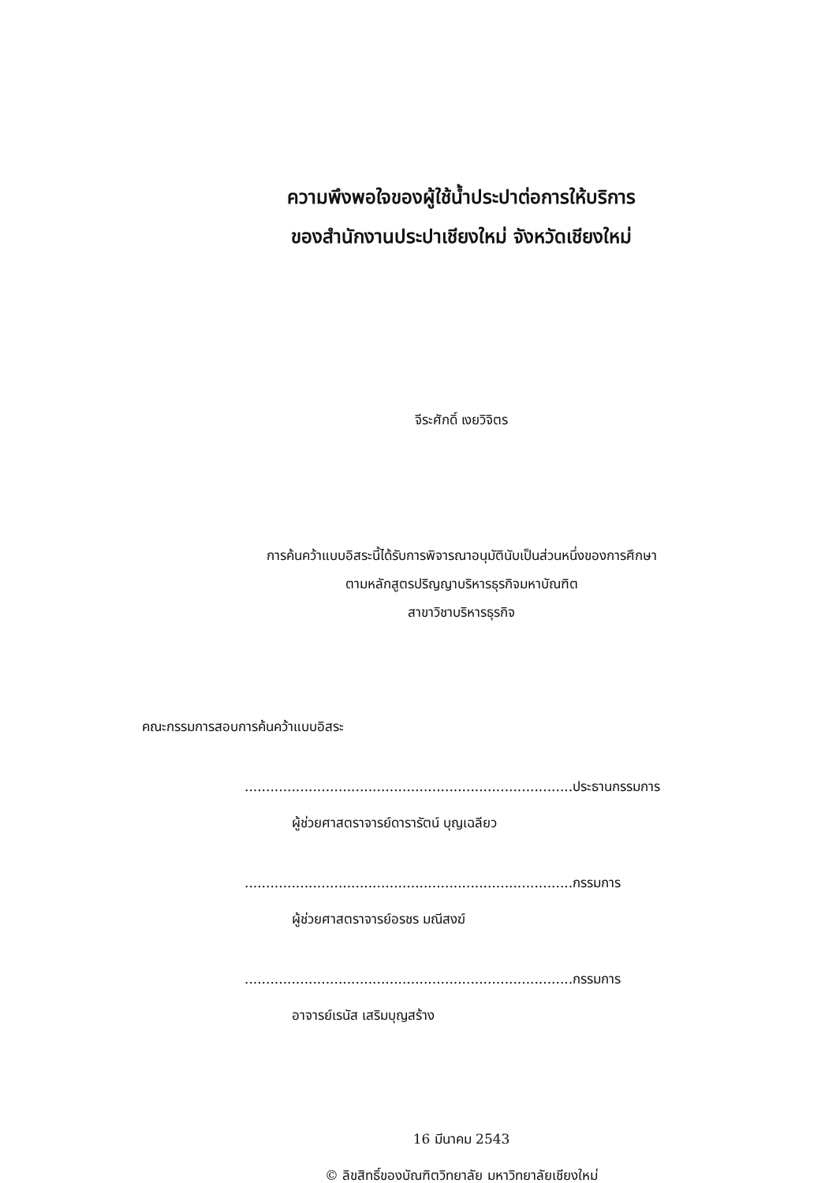ความพึงพอใจของผู้ใช้น้ำประปาต่อการให้บริการ
ของสำนักงานประปาเชียงใหม่ จังหวัดเชียงใหม่
จีระศักดิ์ เงยวิจิตร
การค้นคว้าแบบอิสระนี้ได้รับการพิจารณาอนุมัตินับเป็นส่วนหนึ่งของการศึกษา
ตามหลักสูตรปริญญาบริหารธุรกิจมหาบัณฑิต
สาขาวิชาบริหารธุรกิจ
คณะกรรมการสอบการค้นคว้าแบบอิสระ
.............................................................................ประธานกรรมการ
ผู้ช่วยศาสตราจารย์ดารารัตน์ บุญเฉลียว
.............................................................................กรรมการ
ผู้ช่วยศาสตราจารย์อรชร มณีสงฆ์
.............................................................................กรรมการ
อาจารย์เรนัส เสริมบุญสร้าง
16 มีนาคม 2543
© ลิขสิทธิ์ของบัณฑิตวิทยาลัย มหาวิทยาลัยเชียงใหม่